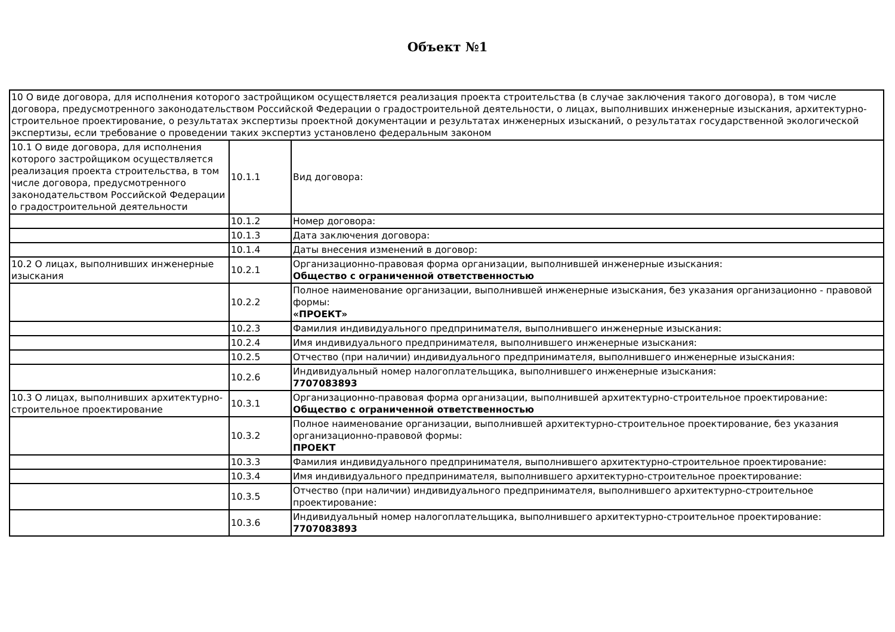Объект №1
| 10 О виде договора, для исполнения которого застройщиком осуществляется реализация проекта строительства (в случае заключения такого договора), в том числе договора, предусмотренного законодательством Российской Федерации о градостроительной деятельности, о лицах, выполнивших инженерные изыскания, архитектурно-строительное проектирование, о результатах экспертизы проектной документации и результатах инженерных изысканий, о результатах государственной экологической экспертизы, если требование о проведении таких экспертиз установлено федеральным законом | | |
| 10.1 О виде договора, для исполнения которого застройщиком осуществляется реализация проекта строительства, в том числе договора, предусмотренного законодательством Российской Федерации о градостроительной деятельности | 10.1.1 | Вид договора: |
| | 10.1.2 | Номер договора: |
| | 10.1.3 | Дата заключения договора: |
| | 10.1.4 | Даты внесения изменений в договор: |
| 10.2 О лицах, выполнивших инженерные изыскания | 10.2.1 | Организационно-правовая форма организации, выполнившей инженерные изыскания: Общество с ограниченной ответственностью |
| | 10.2.2 | Полное наименование организации, выполнившей инженерные изыскания, без указания организационно - правовой формы: «ПРОЕКТ» |
| | 10.2.3 | Фамилия индивидуального предпринимателя, выполнившего инженерные изыскания: |
| | 10.2.4 | Имя индивидуального предпринимателя, выполнившего инженерные изыскания: |
| | 10.2.5 | Отчество (при наличии) индивидуального предпринимателя, выполнившего инженерные изыскания: |
| | 10.2.6 | Индивидуальный номер налогоплательщика, выполнившего инженерные изыскания: 7707083893 |
| 10.3 О лицах, выполнивших архитектурно-строительное проектирование | 10.3.1 | Организационно-правовая форма организации, выполнившей архитектурно-строительное проектирование: Общество с ограниченной ответственностью |
| | 10.3.2 | Полное наименование организации, выполнившей архитектурно-строительное проектирование, без указания организационно-правовой формы: ПРОЕКТ |
| | 10.3.3 | Фамилия индивидуального предпринимателя, выполнившего архитектурно-строительное проектирование: |
| | 10.3.4 | Имя индивидуального предпринимателя, выполнившего архитектурно-строительное проектирование: |
| | 10.3.5 | Отчество (при наличии) индивидуального предпринимателя, выполнившего архитектурно-строительное проектирование: |
| | 10.3.6 | Индивидуальный номер налогоплательщика, выполнившего архитектурно-строительное проектирование: 7707083893 |